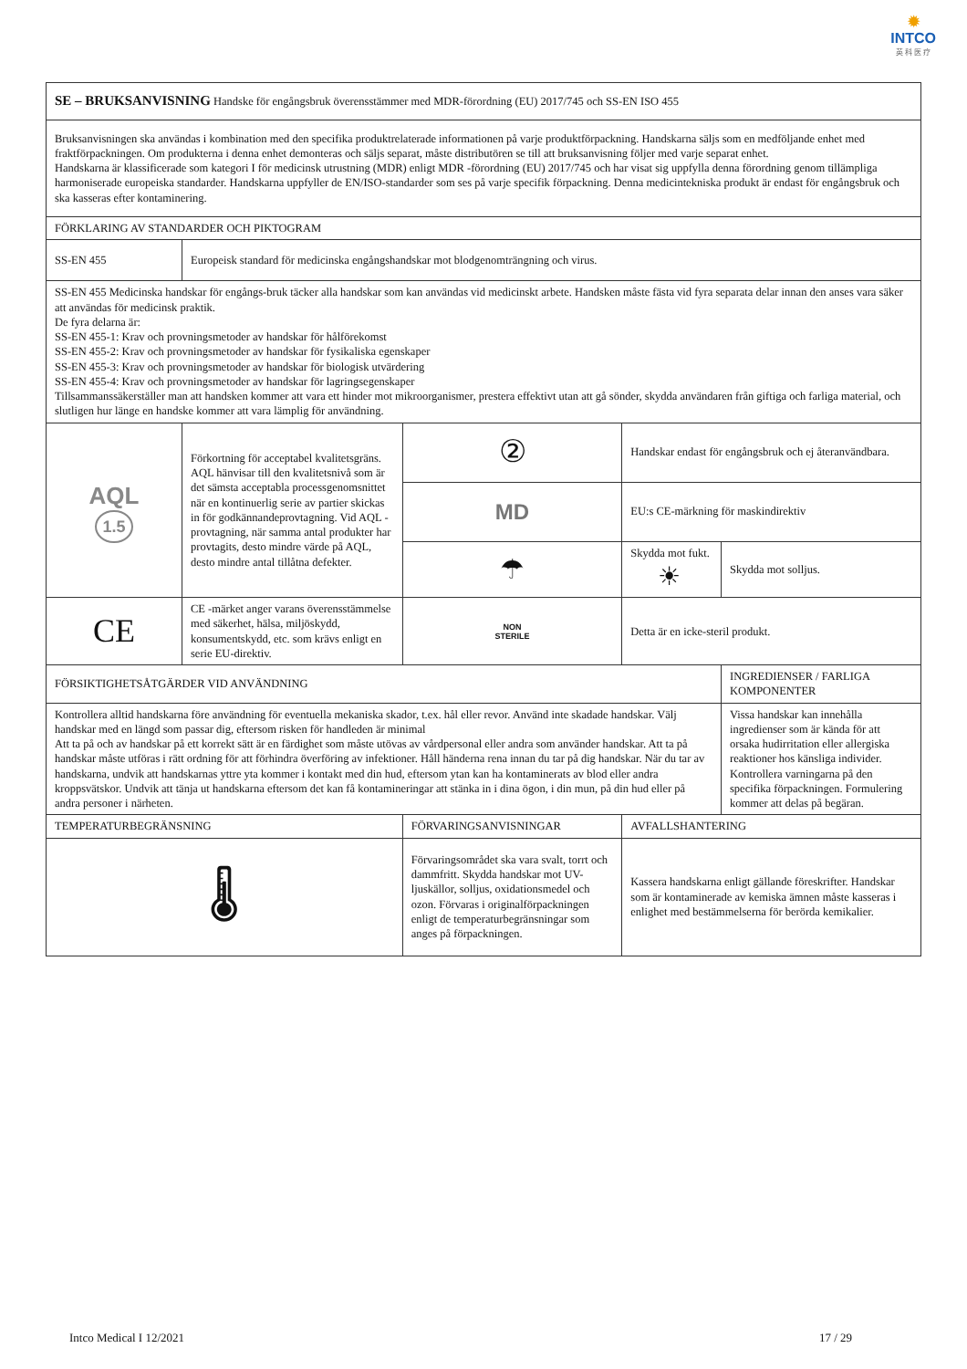✹
INTCO
英 科 医 疗
| SE – BRUKSANVISNING Handske för engångsbruk överensstämmer med MDR-förordning (EU) 2017/745 och SS-EN ISO 455 | | | | | |
| Bruksanvisningen ska användas i kombination med den specifika produktrelaterade informationen på varje produktförpackning. Handskarna säljs som en medföljande enhet med fraktförpackningen. Om produkterna i denna enhet demonteras och säljs separat, måste distributören se till att bruksanvisning följer med varje separat enhet. Handskarna är klassificerade som kategori I för medicinsk utrustning (MDR) enligt MDR -förordning (EU) 2017/745 och har visat sig uppfylla denna förordning genom tillämpliga harmoniserade europeiska standarder. Handskarna uppfyller de EN/ISO-standarder som ses på varje specifik förpackning. Denna medicintekniska produkt är endast för engångsbruk och ska kasseras efter kontaminering. | | | | | |
| FÖRKLARING AV STANDARDER OCH PIKTOGRAM | | | | | |
| SS-EN 455 | Europeisk standard för medicinska engångshandskar mot blodgenomträngning och virus. | | | | |
| SS-EN 455 Medicinska handskar för engångs-bruk täcker alla handskar som kan användas vid medicinskt arbete. Handsken måste fästa vid fyra separata delar innan den anses vara säker att användas för medicinsk praktik. De fyra delarna är: SS-EN 455-1: Krav och provningsmetoder av handskar för hålförekomst SS-EN 455-2: Krav och provningsmetoder av handskar för fysikaliska egenskaper SS-EN 455-3: Krav och provningsmetoder av handskar för biologisk utvärdering SS-EN 455-4: Krav och provningsmetoder av handskar för lagringsegenskaper Tillsammanssäkerställer man att handsken kommer att vara ett hinder mot mikroorganismer, prestera effektivt utan att gå sönder, skydda användaren från giftiga och farliga material, och slutligen hur länge en handske kommer att vara lämplig för användning. | | | | | |
| AQL 1.5 | Förkortning för acceptabel kvalitetsgräns. AQL hänvisar till den kvalitetsnivå som är det sämsta acceptabla processgenomsnittet när en kontinuerlig serie av partier skickas in för godkännandeprovtagning. Vid AQL -provtagning, när samma antal produkter har provtagits, desto mindre värde på AQL, desto mindre antal tillåtna defekter. | | ② | Handskar endast för engångsbruk och ej återanvändbara. | |
| | | | MD | EU:s CE-märkning för maskindirektiv | |
| | | | ☂ | Skydda mot fukt. ☀ | Skydda mot solljus. |
| CE | CE -märket anger varans överensstämmelse med säkerhet, hälsa, miljöskydd, konsumentskydd, etc. som krävs enligt en serie EU-direktiv. | | NON STERILE | Detta är en icke-steril produkt. | |
| FÖRSIKTIGHETSÅTGÄRDER VID ANVÄNDNING | | | | | INGREDIENSER / FARLIGA KOMPONENTER |
| Kontrollera alltid handskarna före användning för eventuella mekaniska skador, t.ex. hål eller revor. Använd inte skadade handskar. Välj handskar med en längd som passar dig, eftersom risken för handleden är minimal Att ta på och av handskar på ett korrekt sätt är en färdighet som måste utövas av vårdpersonal eller andra som använder handskar. Att ta på handskar måste utföras i rätt ordning för att förhindra överföring av infektioner. Håll händerna rena innan du tar på dig handskar. När du tar av handskarna, undvik att handskarnas yttre yta kommer i kontakt med din hud, eftersom ytan kan ha kontaminerats av blod eller andra kroppsvätskor. Undvik att tänja ut handskarna eftersom det kan få kontamineringar att stänka in i dina ögon, i din mun, på din hud eller på andra personer i närheten. | | | | | Vissa handskar kan innehålla ingredienser som är kända för att orsaka hudirritation eller allergiska reaktioner hos känsliga individer. Kontrollera varningarna på den specifika förpackningen. Formulering kommer att delas på begäran. |
| TEMPERATURBEGRÄNSNING | | FÖRVARINGSANVISNINGAR | | AVFALLSHANTERING | |
| 🌡 | | Förvaringsområdet ska vara svalt, torrt och dammfritt. Skydda handskar mot UV-ljuskällor, solljus, oxidationsmedel och ozon. Förvaras i originalförpackningen enligt de temperaturbegränsningar som anges på förpackningen. | | Kassera handskarna enligt gällande föreskrifter. Handskar som är kontaminerade av kemiska ämnen måste kasseras i enlighet med bestämmelserna för berörda kemikalier. | |
Intco Medical I 12/2021 17 / 29